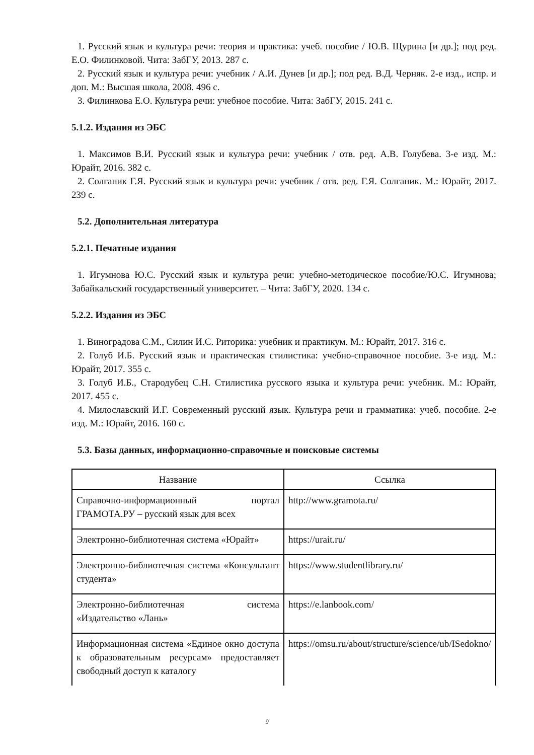1. Русский язык и культура речи: теория и практика: учеб. пособие / Ю.В. Щурина [и др.]; под ред. Е.О. Филинковой. Чита: ЗабГУ, 2013. 287 с.
2. Русский язык и культура речи: учебник / А.И. Дунев [и др.]; под ред. В.Д. Черняк. 2-е изд., испр. и доп. М.: Высшая школа, 2008. 496 с.
3. Филинкова Е.О. Культура речи: учебное пособие. Чита: ЗабГУ, 2015. 241 с.
5.1.2. Издания из ЭБС
1. Максимов В.И. Русский язык и культура речи: учебник / отв. ред. А.В. Голубева. 3-е изд. М.: Юрайт, 2016. 382 с.
2. Солганик Г.Я. Русский язык и культура речи: учебник / отв. ред. Г.Я. Солганик. М.: Юрайт, 2017. 239 с.
5.2. Дополнительная литература
5.2.1. Печатные издания
1. Игумнова Ю.С. Русский язык и культура речи: учебно-методическое пособие/Ю.С. Игумнова; Забайкальский государственный университет. – Чита: ЗабГУ, 2020. 134 с.
5.2.2. Издания из ЭБС
1. Виноградова С.М., Силин И.С. Риторика: учебник и практикум. М.: Юрайт, 2017. 316 с.
2. Голуб И.Б. Русский язык и практическая стилистика: учебно-справочное пособие. 3-е изд. М.: Юрайт, 2017. 355 с.
3. Голуб И.Б., Стародубец С.Н. Стилистика русского языка и культура речи: учебник. М.: Юрайт, 2017. 455 с.
4. Милославский И.Г. Современный русский язык. Культура речи и грамматика: учеб. пособие. 2-е изд. М.: Юрайт, 2016. 160 с.
5.3. Базы данных, информационно-справочные и поисковые системы
| Название | Ссылка |
| --- | --- |
| Справочно-информационный портал ГРАМОТА.РУ – русский язык для всех | http://www.gramota.ru/ |
| Электронно-библиотечная система «Юрайт» | https://urait.ru/ |
| Электронно-библиотечная система «Консультант студента» | https://www.studentlibrary.ru/ |
| Электронно-библиотечная система «Издательство «Лань» | https://e.lanbook.com/ |
| Информационная система «Единое окно доступа к образовательным ресурсам» предоставляет свободный доступ к каталогу | https://omsu.ru/about/structure/science/ub/ISedokno/ |
9